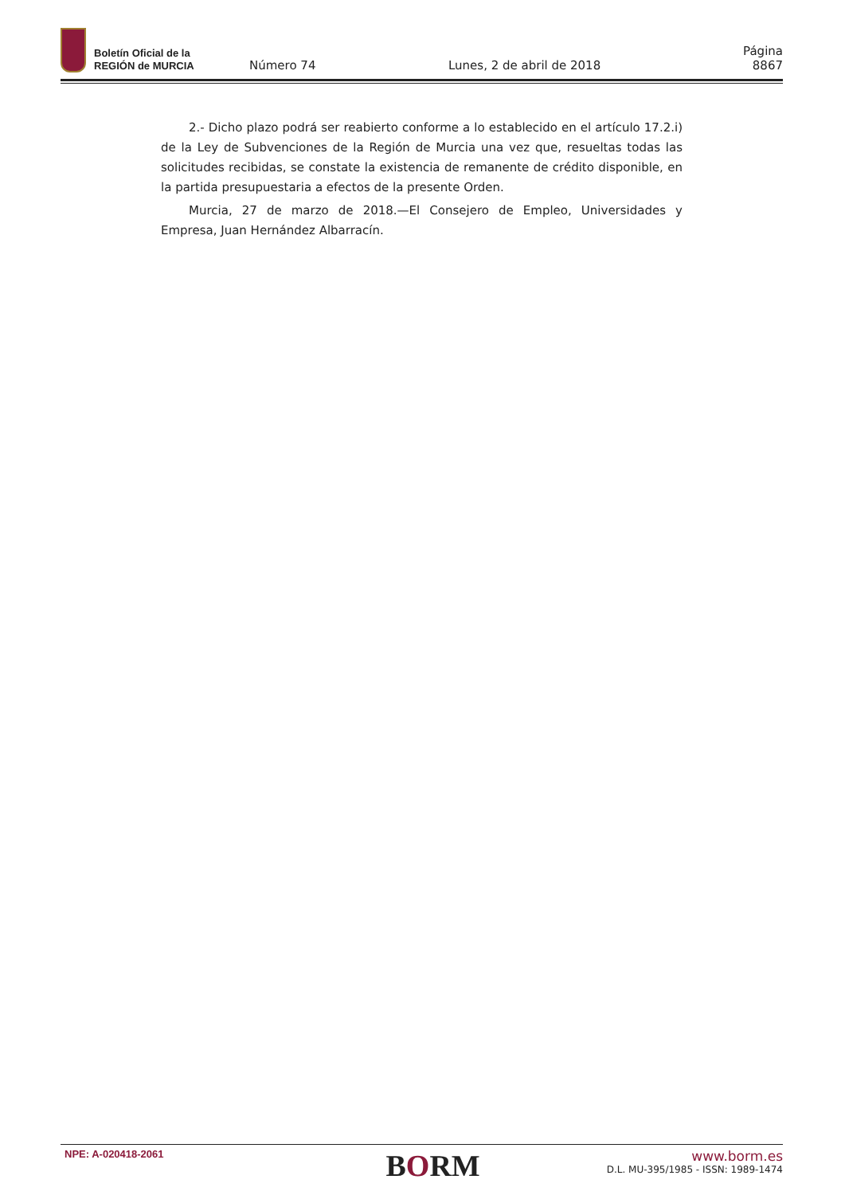Boletín Oficial de la
REGIÓN de MURCIA
Número 74
Lunes, 2 de abril de 2018
Página 8867
2.- Dicho plazo podrá ser reabierto conforme a lo establecido en el artículo 17.2.i) de la Ley de Subvenciones de la Región de Murcia una vez que, resueltas todas las solicitudes recibidas, se constate la existencia de remanente de crédito disponible, en la partida presupuestaria a efectos de la presente Orden.
Murcia, 27 de marzo de 2018.—El Consejero de Empleo, Universidades y Empresa, Juan Hernández Albarracín.
NPE: A-020418-2061
BORM
www.borm.es
D.L. MU-395/1985 - ISSN: 1989-1474